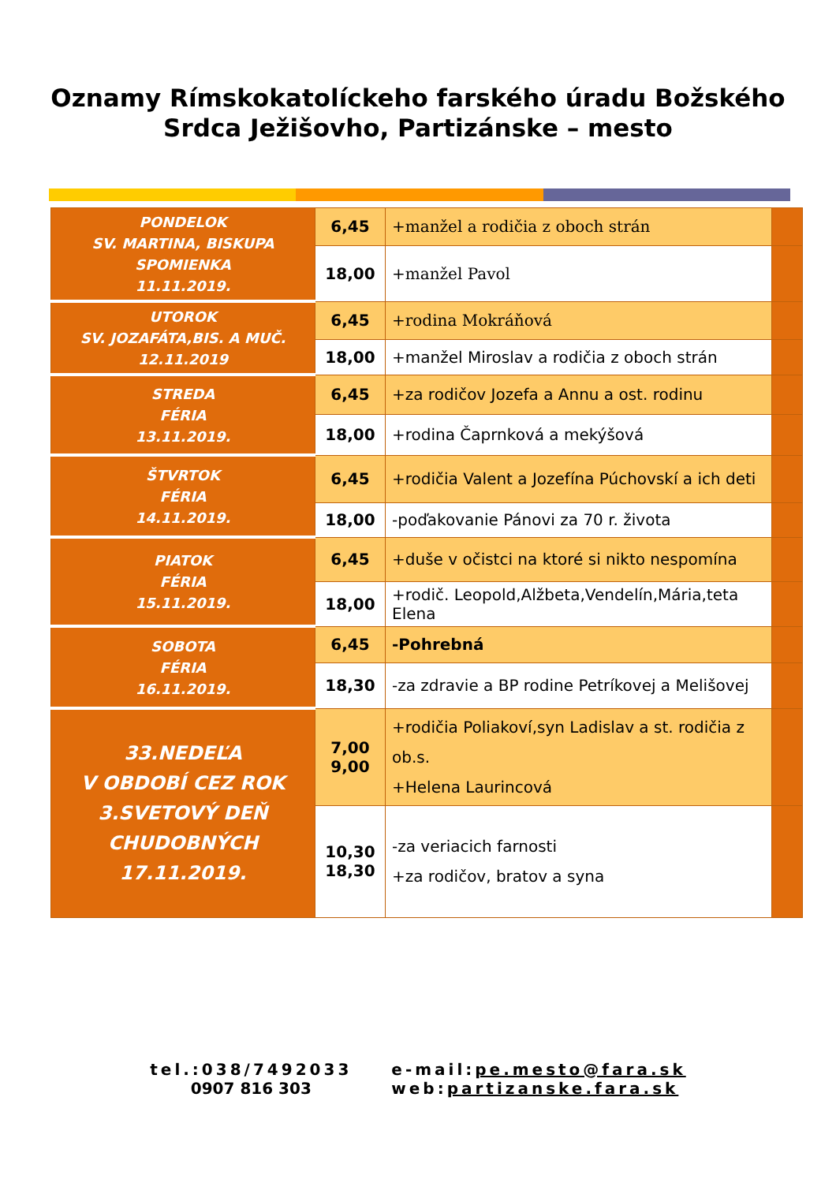Oznamy Rímskokatolíckeho farského úradu Božského
Srdca Ježišovho, Partizánske – mesto
| PONDELOK SV. MARTINA, BISKUPA SPOMIENKA 11.11.2019. | 6,45 | +manžel a rodičia z oboch strán | |
| | 18,00 | +manžel Pavol | |
| UTOROK SV. JOZAFÁTA,BIS. A MUČ. 12.11.2019 | 6,45 | +rodina Mokráňová | |
| | 18,00 | +manžel Miroslav a rodičia z oboch strán | |
| STREDA FÉRIA 13.11.2019. | 6,45 | +za rodičov Jozefa a Annu a ost. rodinu | |
| | 18,00 | +rodina Čaprnková a mekýšová | |
| ŠTVRTOK FÉRIA 14.11.2019. | 6,45 | +rodičia Valent a Jozefína Púchovskí a ich deti | |
| | 18,00 | -poďakovanie Pánovi za 70 r. života | |
| PIATOK FÉRIA 15.11.2019. | 6,45 | +duše v očistci na ktoré si nikto nespomína | |
| | 18,00 | +rodič. Leopold,Alžbeta,Vendelín,Mária,teta Elena | |
| SOBOTA FÉRIA 16.11.2019. | 6,45 | -Pohrebná | |
| | 18,30 | -za zdravie a BP rodine Petríkovej a Melišovej | |
| 33.NEDEĽA V OBDOBÍ CEZ ROK 3.SVETOVÝ DEŇ CHUDOBNÝCH 17.11.2019. | 7,00 9,00 | +rodičia Poliakoví,syn Ladislav a st. rodičia z ob.s. +Helena Laurincová | |
| | 10,30 18,30 | -za veriacich farnosti +za rodičov, bratov a syna | |
tel.:038/7492033
0907 816 303
e-mail:pe.mesto@fara.sk
web:partizanske.fara.sk